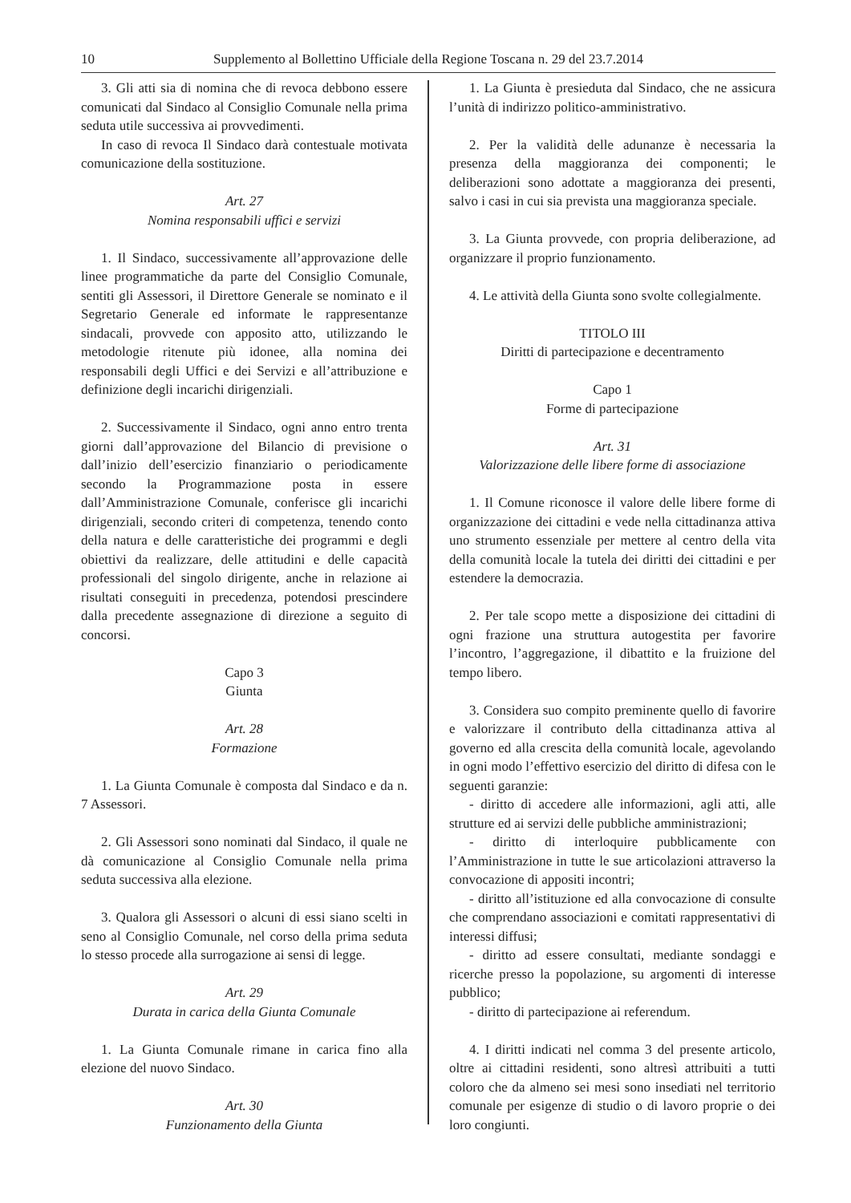10 Supplemento al Bollettino Ufficiale della Regione Toscana n. 29 del 23.7.2014
3. Gli atti sia di nomina che di revoca debbono essere comunicati dal Sindaco al Consiglio Comunale nella prima seduta utile successiva ai provvedimenti.
In caso di revoca Il Sindaco darà contestuale motivata comunicazione della sostituzione.
Art. 27
Nomina responsabili uffici e servizi
1. Il Sindaco, successivamente all’approvazione delle linee programmatiche da parte del Consiglio Comunale, sentiti gli Assessori, il Direttore Generale se nominato e il Segretario Generale ed informate le rappresentanze sindacali, provvede con apposito atto, utilizzando le metodologie ritenute più idonee, alla nomina dei responsabili degli Uffici e dei Servizi e all’attribuzione e definizione degli incarichi dirigenziali.
2. Successivamente il Sindaco, ogni anno entro trenta giorni dall’approvazione del Bilancio di previsione o dall’inizio dell’esercizio finanziario o periodicamente secondo la Programmazione posta in essere dall’Amministrazione Comunale, conferisce gli incarichi dirigenziali, secondo criteri di competenza, tenendo conto della natura e delle caratteristiche dei programmi e degli obiettivi da realizzare, delle attitudini e delle capacità professionali del singolo dirigente, anche in relazione ai risultati conseguiti in precedenza, potendosi prescindere dalla precedente assegnazione di direzione a seguito di concorsi.
Capo 3
Giunta
Art. 28
Formazione
1. La Giunta Comunale è composta dal Sindaco e da n. 7 Assessori.
2. Gli Assessori sono nominati dal Sindaco, il quale ne dà comunicazione al Consiglio Comunale nella prima seduta successiva alla elezione.
3. Qualora gli Assessori o alcuni di essi siano scelti in seno al Consiglio Comunale, nel corso della prima seduta lo stesso procede alla surrogazione ai sensi di legge.
Art. 29
Durata in carica della Giunta Comunale
1. La Giunta Comunale rimane in carica fino alla elezione del nuovo Sindaco.
Art. 30
Funzionamento della Giunta
1. La Giunta è presieduta dal Sindaco, che ne assicura l’unità di indirizzo politico-amministrativo.
2. Per la validità delle adunanze è necessaria la presenza della maggioranza dei componenti; le deliberazioni sono adottate a maggioranza dei presenti, salvo i casi in cui sia prevista una maggioranza speciale.
3. La Giunta provvede, con propria deliberazione, ad organizzare il proprio funzionamento.
4. Le attività della Giunta sono svolte collegialmente.
TITOLO III
Diritti di partecipazione e decentramento
Capo 1
Forme di partecipazione
Art. 31
Valorizzazione delle libere forme di associazione
1. Il Comune riconosce il valore delle libere forme di organizzazione dei cittadini e vede nella cittadinanza attiva uno strumento essenziale per mettere al centro della vita della comunità locale la tutela dei diritti dei cittadini e per estendere la democrazia.
2. Per tale scopo mette a disposizione dei cittadini di ogni frazione una struttura autogestita per favorire l’incontro, l’aggregazione, il dibattito e la fruizione del tempo libero.
3. Considera suo compito preminente quello di favorire e valorizzare il contributo della cittadinanza attiva al governo ed alla crescita della comunità locale, agevolando in ogni modo l’effettivo esercizio del diritto di difesa con le seguenti garanzie:
- diritto di accedere alle informazioni, agli atti, alle strutture ed ai servizi delle pubbliche amministrazioni;
- diritto di interloquire pubblicamente con l’Amministrazione in tutte le sue articolazioni attraverso la convocazione di appositi incontri;
- diritto all’istituzione ed alla convocazione di consulte che comprendano associazioni e comitati rappresentativi di interessi diffusi;
- diritto ad essere consultati, mediante sondaggi e ricerche presso la popolazione, su argomenti di interesse pubblico;
- diritto di partecipazione ai referendum.
4. I diritti indicati nel comma 3 del presente articolo, oltre ai cittadini residenti, sono altresì attribuiti a tutti coloro che da almeno sei mesi sono insediati nel territorio comunale per esigenze di studio o di lavoro proprie o dei loro congiunti.